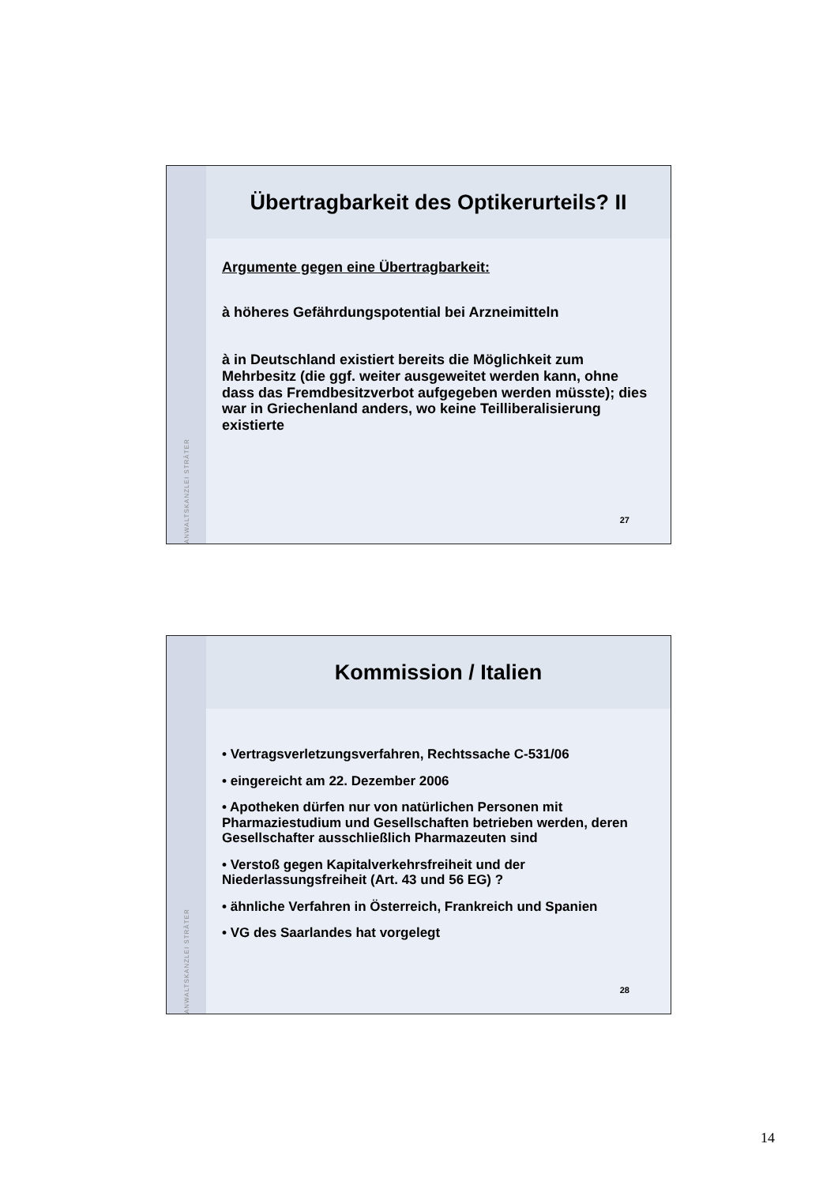ANWALTSKANZLEI STRÄTER
Übertragbarkeit des Optikerurteils? II
Argumente gegen eine Übertragbarkeit:
à höheres Gefährdungspotential bei Arzneimitteln
à in Deutschland existiert bereits die Möglichkeit zum Mehrbesitz (die ggf. weiter ausgeweitet werden kann, ohne dass das Fremdbesitzverbot aufgegeben werden müsste); dies war in Griechenland anders, wo keine Teilliberalisierung existierte
27
ANWALTSKANZLEI STRÄTER
Kommission / Italien
• Vertragsverletzungsverfahren, Rechtssache C-531/06
• eingereicht am 22. Dezember 2006
• Apotheken dürfen nur von natürlichen Personen mit Pharmaziestudium und Gesellschaften betrieben werden, deren Gesellschafter ausschließlich Pharmazeuten sind
• Verstoß gegen Kapitalverkehrsfreiheit und der Niederlassungsfreiheit (Art. 43 und 56 EG) ?
• ähnliche Verfahren in Österreich, Frankreich und Spanien
• VG des Saarlandes hat vorgelegt
28
14